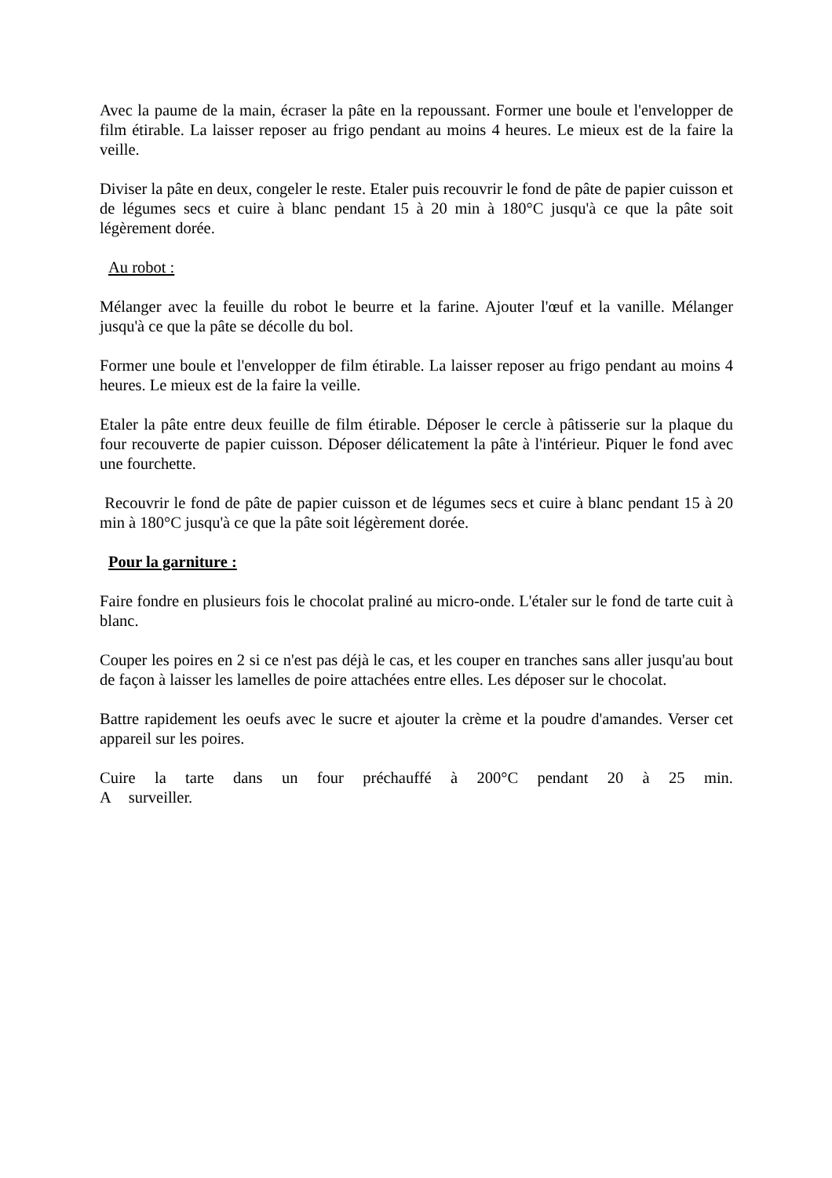Avec la paume de la main, écraser la pâte en la repoussant. Former une boule et l'envelopper de film étirable. La laisser reposer au frigo pendant au moins 4 heures. Le mieux est de la faire la veille.
Diviser la pâte en deux, congeler le reste. Etaler puis recouvrir le fond de pâte de papier cuisson et de légumes secs et cuire à blanc pendant 15 à 20 min à 180°C jusqu'à ce que la pâte soit légèrement dorée.
Au robot :
Mélanger avec la feuille du robot le beurre et la farine. Ajouter l'œuf et la vanille. Mélanger jusqu'à ce que la pâte se décolle du bol.
Former une boule et l'envelopper de film étirable. La laisser reposer au frigo pendant au moins 4 heures. Le mieux est de la faire la veille.
Etaler la pâte entre deux feuille de film étirable. Déposer le cercle à pâtisserie sur la plaque du four recouverte de papier cuisson. Déposer délicatement la pâte à l'intérieur. Piquer le fond avec une fourchette.
Recouvrir le fond de pâte de papier cuisson et de légumes secs et cuire à blanc pendant 15 à 20 min à 180°C jusqu'à ce que la pâte soit légèrement dorée.
Pour la garniture :
Faire fondre en plusieurs fois le chocolat praliné au micro-onde. L'étaler sur le fond de tarte cuit à blanc.
Couper les poires en 2 si ce n'est pas déjà le cas, et les couper en tranches sans aller jusqu'au bout de façon à laisser les lamelles de poire attachées entre elles. Les déposer sur le chocolat.
Battre rapidement les oeufs avec le sucre et ajouter la crème et la poudre d'amandes. Verser cet appareil sur les poires.
Cuire la tarte dans un four préchauffé à 200°C pendant 20 à 25 min. A surveiller.